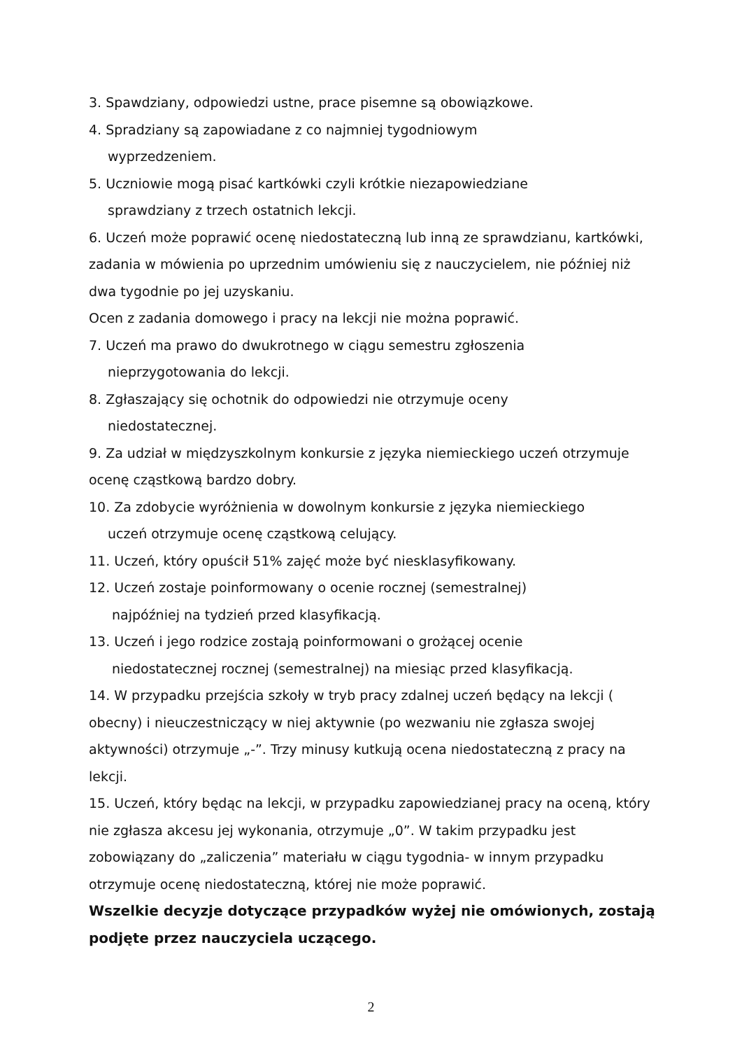3. Spawdziany, odpowiedzi ustne, prace pisemne są obowiązkowe.
4. Spradziany są zapowiadane z co najmniej tygodniowym
wyprzedzeniem.
5. Uczniowie mogą pisać kartkówki czyli krótkie niezapowiedziane
sprawdziany z trzech ostatnich lekcji.
6. Uczeń może poprawić ocenę niedostateczną lub inną ze sprawdzianu, kartkówki, zadania w mówienia po uprzednim umówieniu się z nauczycielem, nie później niż dwa tygodnie po jej uzyskaniu.
Ocen z zadania domowego i pracy na lekcji nie można poprawić.
7. Uczeń ma prawo do dwukrotnego w ciągu semestru zgłoszenia
nieprzygotowania do lekcji.
8. Zgłaszający się ochotnik do odpowiedzi nie otrzymuje oceny
niedostatecznej.
9. Za udział w międzyszkolnym konkursie z języka niemieckiego uczeń otrzymuje ocenę cząstkową bardzo dobry.
10. Za zdobycie wyróżnienia w dowolnym konkursie z języka niemieckiego
uczeń otrzymuje ocenę cząstkową celujący.
11. Uczeń, który opuścił 51% zajęć może być niesklasyfikowany.
12. Uczeń zostaje poinformowany o ocenie rocznej (semestralnej)
najpóźniej na tydzień przed klasyfikacją.
13. Uczeń i jego rodzice zostają poinformowani o grożącej ocenie
niedostatecznej rocznej (semestralnej) na miesiąc przed klasyfikacją.
14. W przypadku przejścia szkoły w tryb pracy zdalnej uczeń będący na lekcji ( obecny) i nieuczestniczący w niej aktywnie (po wezwaniu nie zgłasza swojej aktywności) otrzymuje „-”. Trzy minusy kutkują ocena niedostateczną z pracy na lekcji.
15. Uczeń, który będąc na lekcji, w przypadku zapowiedzianej pracy na oceną, który nie zgłasza akcesu jej wykonania, otrzymuje „0”. W takim przypadku jest zobowiązany do „zaliczenia” materiału w ciągu tygodnia- w innym przypadku otrzymuje ocenę niedostateczną, której nie może poprawić.
Wszelkie decyzje dotyczące przypadków wyżej nie omówionych, zostają podjęte przez nauczyciela uczącego.
2